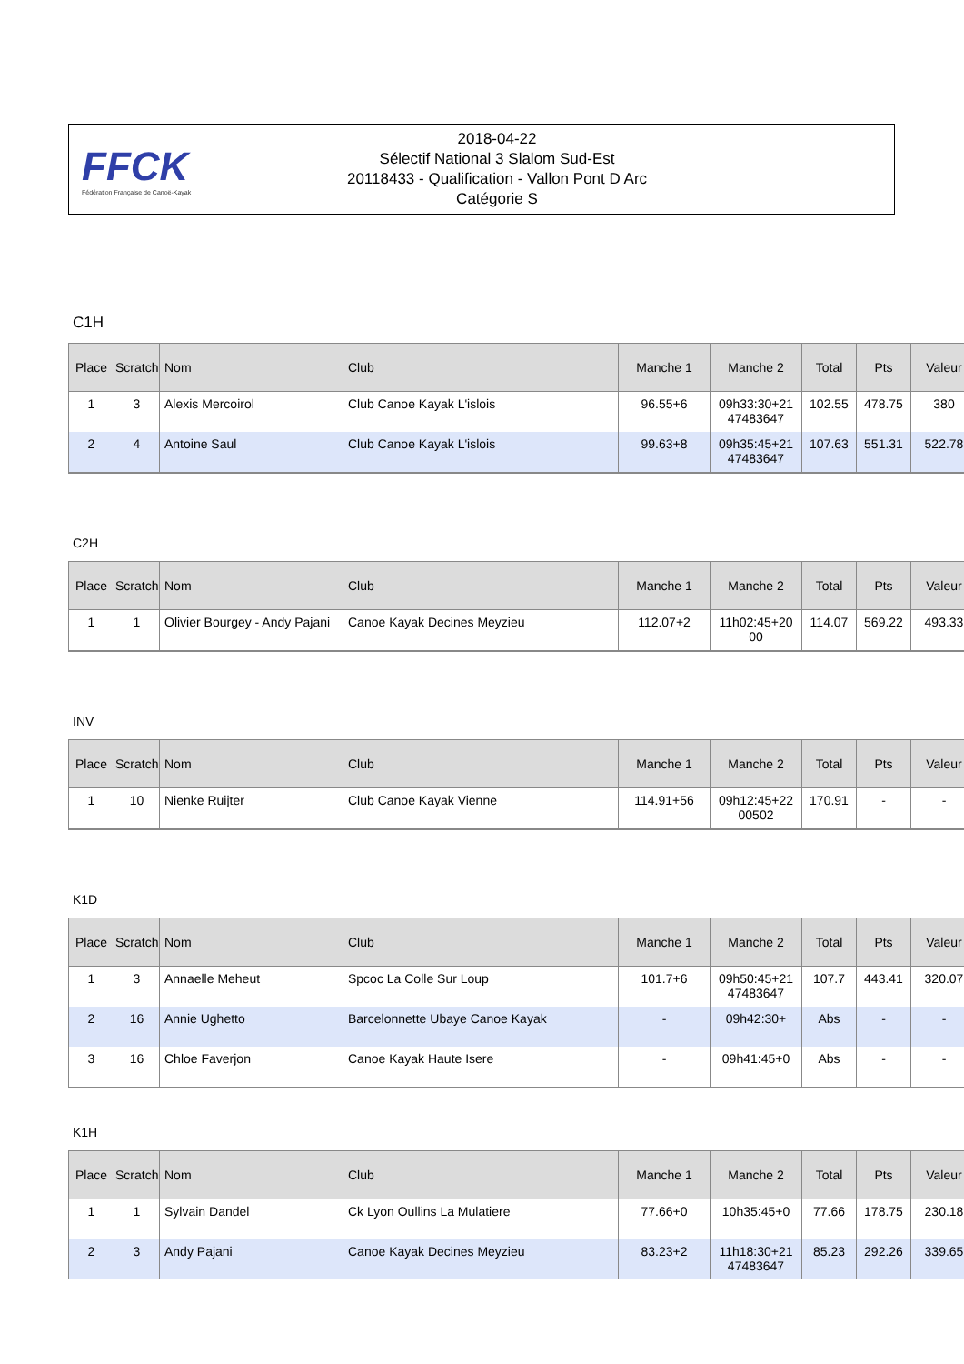FFCK
Fédération Française de Canoë-Kayak
2018-04-22
Sélectif National 3 Slalom Sud-Est
20118433 - Qualification - Vallon Pont D Arc
Catégorie S
C1H
| Place | Scratch | Nom | Club | Manche 1 | Manche 2 | Total | Pts | Valeur |
| --- | --- | --- | --- | --- | --- | --- | --- | --- |
| 1 | 3 | Alexis Mercoirol | Club Canoe Kayak L'islois | 96.55+6 | 09h33:30+21 47483647 | 102.55 | 478.75 | 380 |
| 2 | 4 | Antoine Saul | Club Canoe Kayak L'islois | 99.63+8 | 09h35:45+21 47483647 | 107.63 | 551.31 | 522.78 |
C2H
| Place | Scratch | Nom | Club | Manche 1 | Manche 2 | Total | Pts | Valeur |
| --- | --- | --- | --- | --- | --- | --- | --- | --- |
| 1 | 1 | Olivier Bourgey - Andy Pajani | Canoe Kayak Decines Meyzieu | 112.07+2 | 11h02:45+20 00 | 114.07 | 569.22 | 493.33 |
INV
| Place | Scratch | Nom | Club | Manche 1 | Manche 2 | Total | Pts | Valeur |
| --- | --- | --- | --- | --- | --- | --- | --- | --- |
| 1 | 10 | Nienke Ruijter | Club Canoe Kayak Vienne | 114.91+56 | 09h12:45+22 00502 | 170.91 | - | - |
K1D
| Place | Scratch | Nom | Club | Manche 1 | Manche 2 | Total | Pts | Valeur |
| --- | --- | --- | --- | --- | --- | --- | --- | --- |
| 1 | 3 | Annaelle Meheut | Spcoc La Colle Sur Loup | 101.7+6 | 09h50:45+21 47483647 | 107.7 | 443.41 | 320.07 |
| 2 | 16 | Annie Ughetto | Barcelonnette Ubaye Canoe Kayak | - | 09h42:30+ | Abs | - | - |
| 3 | 16 | Chloe Faverjon | Canoe Kayak Haute Isere | - | 09h41:45+0 | Abs | - | - |
K1H
| Place | Scratch | Nom | Club | Manche 1 | Manche 2 | Total | Pts | Valeur |
| --- | --- | --- | --- | --- | --- | --- | --- | --- |
| 1 | 1 | Sylvain Dandel | Ck Lyon Oullins La Mulatiere | 77.66+0 | 10h35:45+0 | 77.66 | 178.75 | 230.18 |
| 2 | 3 | Andy Pajani | Canoe Kayak Decines Meyzieu | 83.23+2 | 11h18:30+21 47483647 | 85.23 | 292.26 | 339.65 |